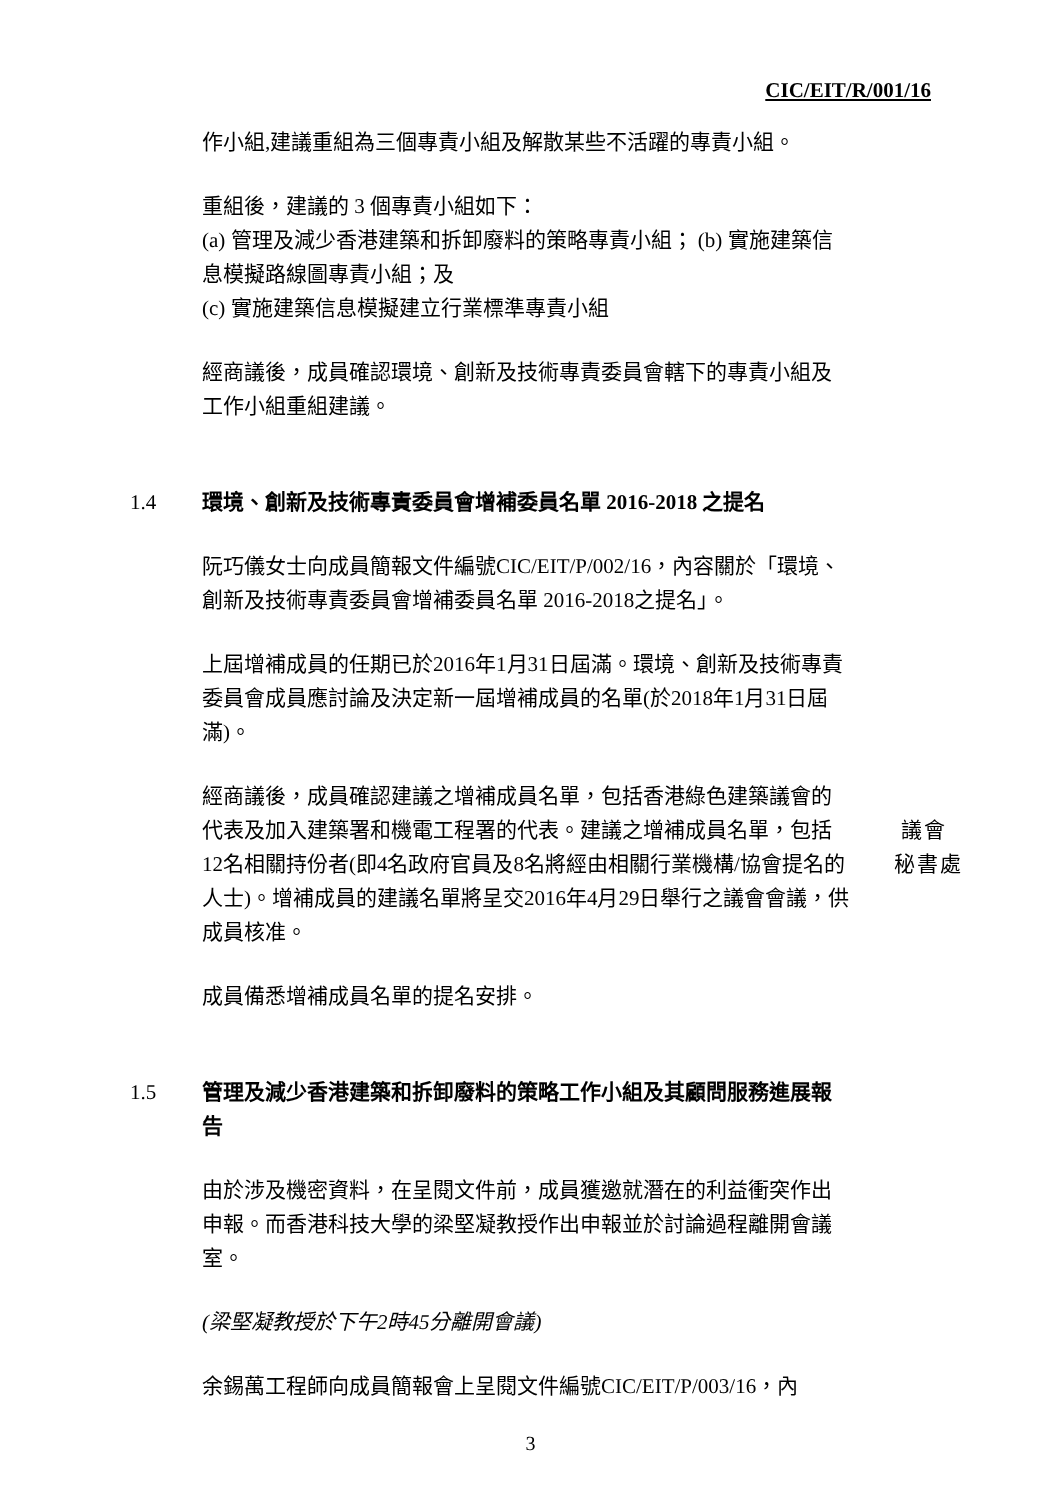CIC/EIT/R/001/16
作小組,建議重組為三個專責小組及解散某些不活躍的專責小組。
重組後，建議的 3 個專責小組如下：
(a) 管理及減少香港建築和拆卸廢料的策略專責小組； (b) 實施建築信息模擬路線圖專責小組；及
(c) 實施建築信息模擬建立行業標準專責小組
經商議後，成員確認環境、創新及技術專責委員會轄下的專責小組及工作小組重組建議。
1.4 環境、創新及技術專責委員會增補委員名單 2016-2018 之提名
阮巧儀女士向成員簡報文件編號CIC/EIT/P/002/16，內容關於「環境、創新及技術專責委員會增補委員名單 2016-2018之提名」。
上屆增補成員的任期已於2016年1月31日屆滿。環境、創新及技術專責委員會成員應討論及決定新一屆增補成員的名單(於2018年1月31日屆滿)。
經商議後，成員確認建議之增補成員名單，包括香港綠色建築議會的代表及加入建築署和機電工程署的代表。建議之增補成員名單，包括12名相關持份者(即4名政府官員及8名將經由相關行業機構/協會提名的人士)。增補成員的建議名單將呈交2016年4月29日舉行之議會會議，供成員核准。
議會
秘書處
成員備悉增補成員名單的提名安排。
1.5 管理及減少香港建築和拆卸廢料的策略工作小組及其顧問服務進展報告
由於涉及機密資料，在呈閱文件前，成員獲邀就潛在的利益衝突作出申報。而香港科技大學的梁堅凝教授作出申報並於討論過程離開會議室。
(梁堅凝教授於下午2時45分離開會議)
余錫萬工程師向成員簡報會上呈閱文件編號CIC/EIT/P/003/16，內
3